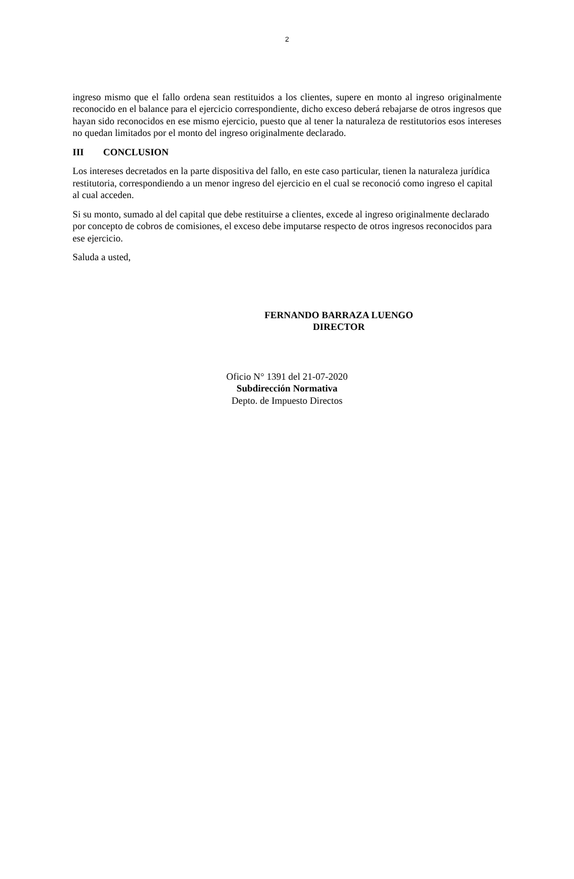2
ingreso mismo que el fallo ordena sean restituidos a los clientes, supere en monto al ingreso originalmente reconocido en el balance para el ejercicio correspondiente, dicho exceso deberá rebajarse de otros ingresos que hayan sido reconocidos en ese mismo ejercicio, puesto que al tener la naturaleza de restitutorios esos intereses no quedan limitados por el monto del ingreso originalmente declarado.
III CONCLUSION
Los intereses decretados en la parte dispositiva del fallo, en este caso particular, tienen la naturaleza jurídica restitutoria, correspondiendo a un menor ingreso del ejercicio en el cual se reconoció como ingreso el capital al cual acceden.
Si su monto, sumado al del capital que debe restituirse a clientes, excede al ingreso originalmente declarado por concepto de cobros de comisiones, el exceso debe imputarse respecto de otros ingresos reconocidos para ese ejercicio.
Saluda a usted,
FERNANDO BARRAZA LUENGO
DIRECTOR
Oficio N° 1391 del 21-07-2020
Subdirección Normativa
Depto. de Impuesto Directos